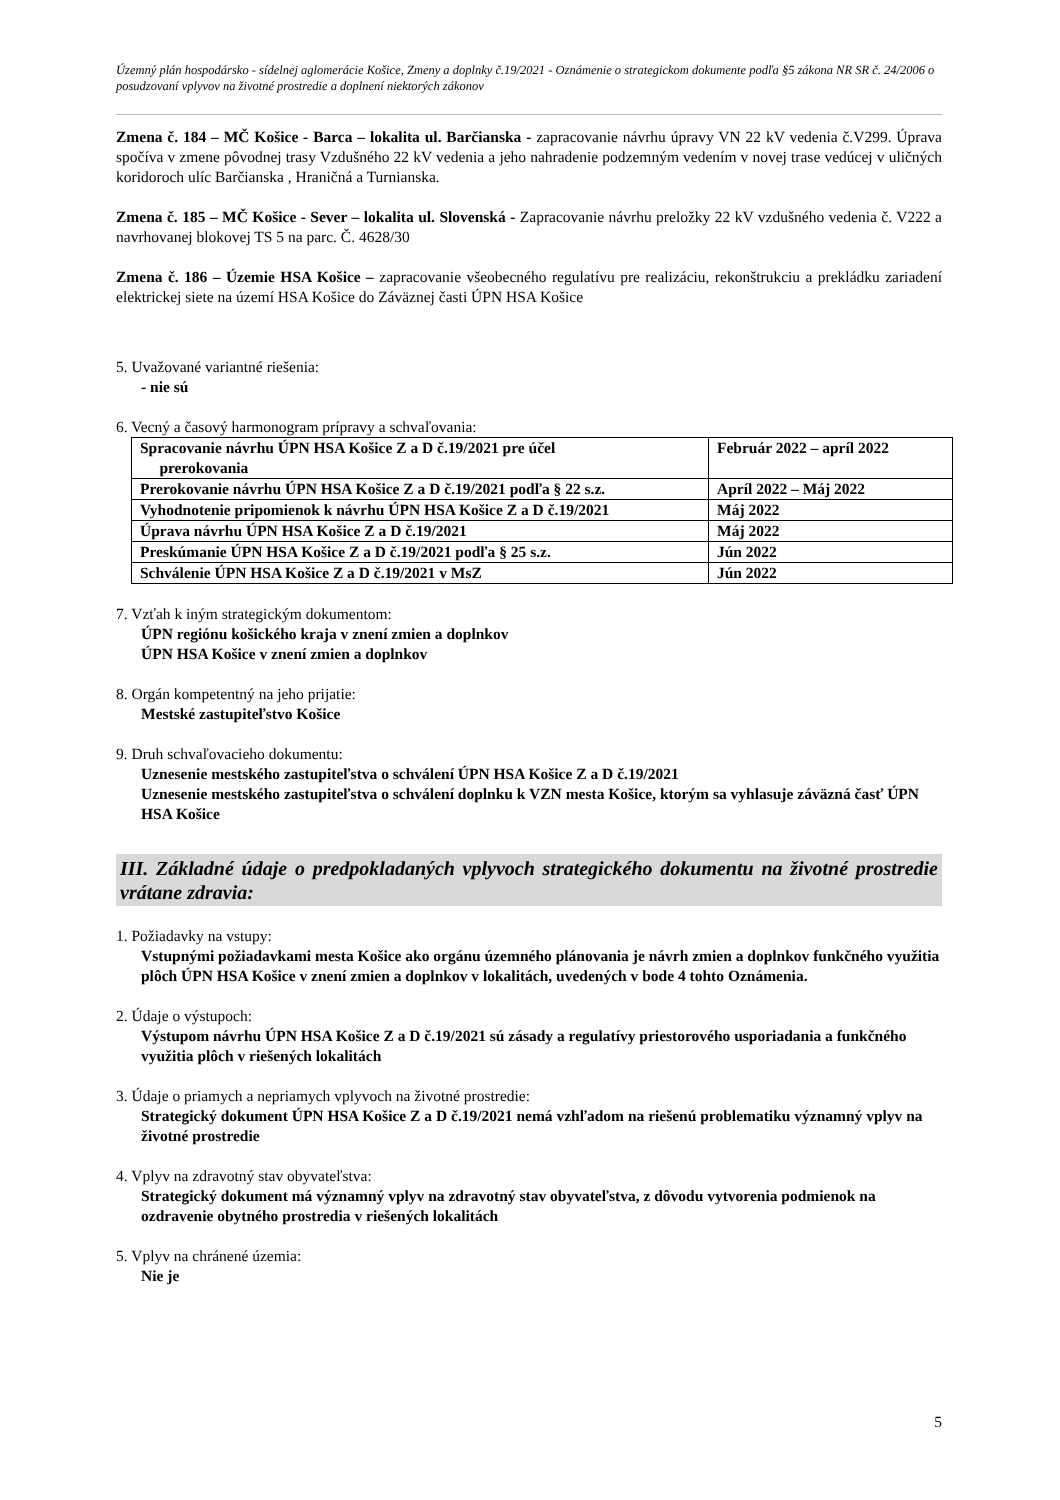Územný plán hospodársko - sídelnej aglomerácie Košice, Zmeny a doplnky č.19/2021 - Oznámenie o strategickom dokumente podľa §5 zákona NR SR č. 24/2006 o posudzovaní vplyvov na životné prostredie a doplnení niektorých zákonov
Zmena č. 184 – MČ Košice - Barca – lokalita ul. Barčianska - zapracovanie návrhu úpravy VN 22 kV vedenia č.V299. Úprava spočíva v zmene pôvodnej trasy Vzdušného 22 kV vedenia a jeho nahradenie podzemným vedením v novej trase vedúcej v uličných koridoroch ulíc Barčianska , Hraničná a Turnianska.
Zmena č. 185 – MČ Košice - Sever – lokalita ul. Slovenská - Zapracovanie návrhu preložky 22 kV vzdušného vedenia č. V222 a navrhovanej blokovej TS 5 na parc. Č. 4628/30
Zmena č. 186 – Územie HSA Košice – zapracovanie všeobecného regulatívu pre realizáciu, rekonštrukciu a prekládku zariadení elektrickej siete na území HSA Košice do Záväznej časti ÚPN HSA Košice
5. Uvažované variantné riešenia:
- nie sú
6. Vecný a časový harmonogram prípravy a schvaľovania:
| Spracovanie návrhu ÚPN HSA Košice Z a D č.19/2021 pre účel prerokovania | Február 2022 – apríl 2022 |
| Prerokovanie návrhu ÚPN HSA Košice Z a D č.19/2021 podľa § 22 s.z. | Apríl 2022 – Máj 2022 |
| Vyhodnotenie pripomienok k návrhu ÚPN HSA Košice Z a D č.19/2021 | Máj 2022 |
| Úprava návrhu ÚPN HSA Košice Z a D č.19/2021 | Máj 2022 |
| Preskúmanie ÚPN HSA Košice Z a D č.19/2021 podľa § 25 s.z. | Jún 2022 |
| Schválenie ÚPN HSA Košice Z a D č.19/2021 v MsZ | Jún 2022 |
7. Vzťah k iným strategickým dokumentom:
ÚPN regiónu košického kraja v znení zmien a doplnkov
ÚPN HSA Košice v znení zmien a doplnkov
8. Orgán kompetentný na jeho prijatie:
Mestské zastupiteľstvo Košice
9. Druh schvaľovacieho dokumentu:
Uznesenie mestského zastupiteľstva o schválení ÚPN HSA Košice Z a D č.19/2021
Uznesenie mestského zastupiteľstva o schválení doplnku k VZN mesta Košice, ktorým sa vyhlasuje záväzná časť ÚPN HSA Košice
III. Základné údaje o predpokladaných vplyvoch strategického dokumentu na životné prostredie vrátane zdravia:
1. Požiadavky na vstupy:
Vstupnými požiadavkami mesta Košice ako orgánu územného plánovania je návrh zmien a doplnkov funkčného využitia plôch ÚPN HSA Košice v znení zmien a doplnkov v lokalitách, uvedených v bode 4 tohto Oznámenia.
2. Údaje o výstupoch:
Výstupom návrhu ÚPN HSA Košice Z a D č.19/2021 sú zásady a regulatívy priestorového usporiadania a funkčného využitia plôch v riešených lokalitách
3. Údaje o priamych a nepriamych vplyvoch na životné prostredie:
Strategický dokument ÚPN HSA Košice Z a D č.19/2021 nemá vzhľadom na riešenú problematiku významný vplyv na životné prostredie
4. Vplyv na zdravotný stav obyvateľstva:
Strategický dokument má významný vplyv na zdravotný stav obyvateľstva, z dôvodu vytvorenia podmienok na ozdravenie obytného prostredia v riešených lokalitách
5. Vplyv na chránené územia:
Nie je
5